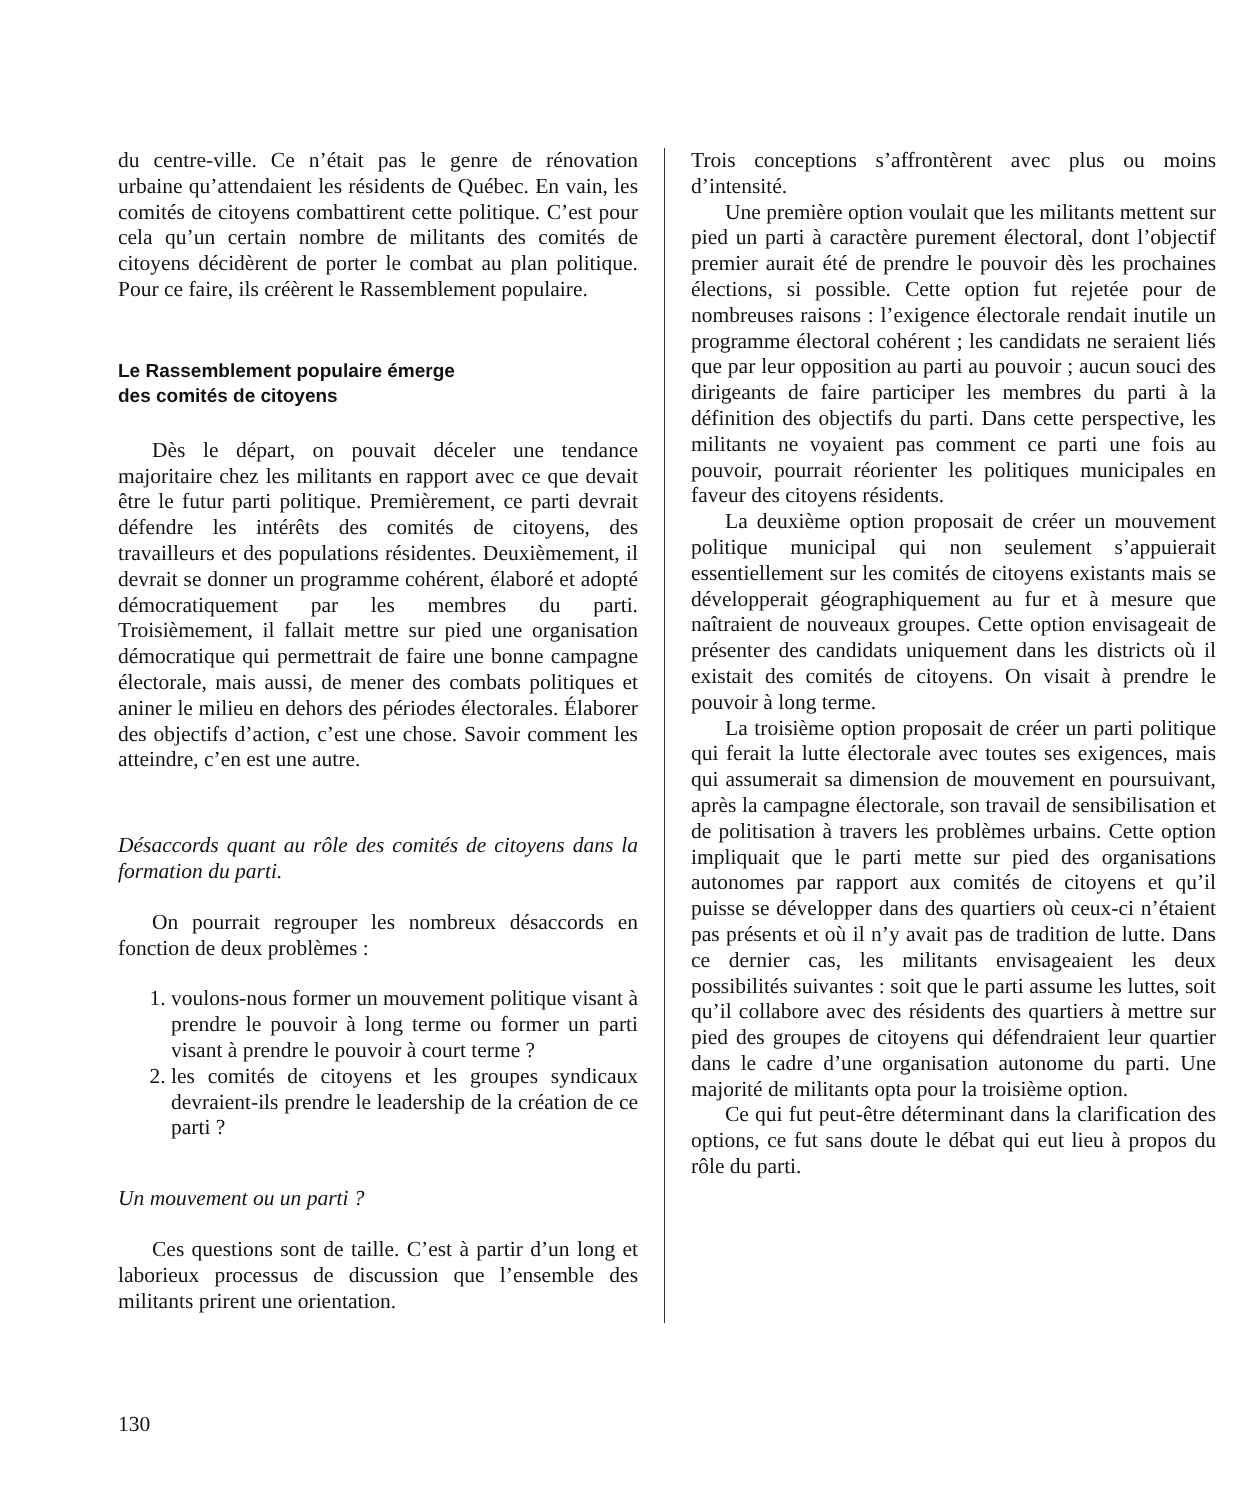du centre-ville. Ce n’était pas le genre de rénovation urbaine qu’attendaient les résidents de Québec. En vain, les comités de citoyens combattirent cette politique. C’est pour cela qu’un certain nombre de militants des comités de citoyens décidèrent de porter le combat au plan politique. Pour ce faire, ils créèrent le Rassemblement populaire.
Le Rassemblement populaire émerge
des comités de citoyens
Dès le départ, on pouvait déceler une tendance majoritaire chez les militants en rapport avec ce que devait être le futur parti politique. Premièrement, ce parti devrait défendre les intérêts des comités de citoyens, des travailleurs et des populations résidentes. Deuxièmement, il devrait se donner un programme cohérent, élaboré et adopté démocratiquement par les membres du parti. Troisièmement, il fallait mettre sur pied une organisation démocratique qui permettrait de faire une bonne campagne électorale, mais aussi, de mener des combats politiques et aniner le milieu en dehors des périodes électorales. Élaborer des objectifs d’action, c’est une chose. Savoir comment les atteindre, c’en est une autre.
Désaccords quant au rôle des comités de citoyens dans la formation du parti.
On pourrait regrouper les nombreux désaccords en fonction de deux problèmes :
1. voulons-nous former un mouvement politique visant à prendre le pouvoir à long terme ou former un parti visant à prendre le pouvoir à court terme ?
2. les comités de citoyens et les groupes syndicaux devraient-ils prendre le leadership de la création de ce parti ?
Un mouvement ou un parti ?
Ces questions sont de taille. C’est à partir d’un long et laborieux processus de discussion que l’ensemble des militants prirent une orientation.
Trois conceptions s’affrontèrent avec plus ou moins d’intensité.
Une première option voulait que les militants mettent sur pied un parti à caractère purement électoral, dont l’objectif premier aurait été de prendre le pouvoir dès les prochaines élections, si possible. Cette option fut rejetée pour de nombreuses raisons : l’exigence électorale rendait inutile un programme électoral cohérent ; les candidats ne seraient liés que par leur opposition au parti au pouvoir ; aucun souci des dirigeants de faire participer les membres du parti à la définition des objectifs du parti. Dans cette perspective, les militants ne voyaient pas comment ce parti une fois au pouvoir, pourrait réorienter les politiques municipales en faveur des citoyens résidents.
La deuxième option proposait de créer un mouvement politique municipal qui non seulement s’appuierait essentiellement sur les comités de citoyens existants mais se développerait géographiquement au fur et à mesure que naîtraient de nouveaux groupes. Cette option envisageait de présenter des candidats uniquement dans les districts où il existait des comités de citoyens. On visait à prendre le pouvoir à long terme.
La troisième option proposait de créer un parti politique qui ferait la lutte électorale avec toutes ses exigences, mais qui assumerait sa dimension de mouvement en poursuivant, après la campagne électorale, son travail de sensibilisation et de politisation à travers les problèmes urbains. Cette option impliquait que le parti mette sur pied des organisations autonomes par rapport aux comités de citoyens et qu’il puisse se développer dans des quartiers où ceux-ci n’étaient pas présents et où il n’y avait pas de tradition de lutte. Dans ce dernier cas, les militants envisageaient les deux possibilités suivantes : soit que le parti assume les luttes, soit qu’il collabore avec des résidents des quartiers à mettre sur pied des groupes de citoyens qui défendraient leur quartier dans le cadre d’une organisation autonome du parti. Une majorité de militants opta pour la troisième option.
Ce qui fut peut-être déterminant dans la clarification des options, ce fut sans doute le débat qui eut lieu à propos du rôle du parti.
130